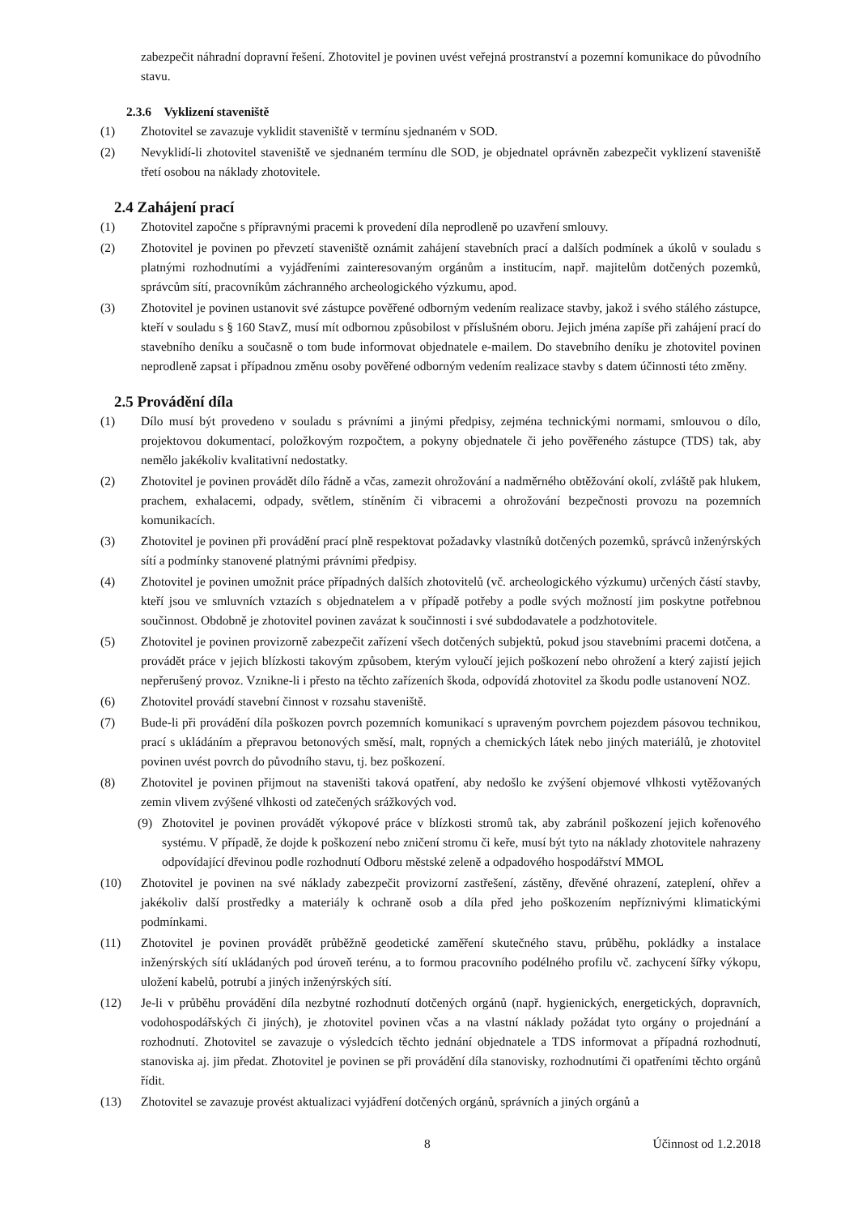zabezpečit náhradní dopravní řešení. Zhotovitel je povinen uvést veřejná prostranství a pozemní komunikace do původního stavu.
2.3.6 Vyklizení staveniště
(1) Zhotovitel se zavazuje vyklidit staveniště v termínu sjednaném v SOD.
(2) Nevyklidí-li zhotovitel staveniště ve sjednaném termínu dle SOD, je objednatel oprávněn zabezpečit vyklizení staveniště třetí osobou na náklady zhotovitele.
2.4 Zahájení prací
(1) Zhotovitel započne s přípravnými pracemi k provedení díla neprodleně po uzavření smlouvy.
(2) Zhotovitel je povinen po převzetí staveniště oznámit zahájení stavebních prací a dalších podmínek a úkolů v souladu s platnými rozhodnutími a vyjádřeními zainteresovaným orgánům a institucím, např. majitelům dotčených pozemků, správcům sítí, pracovníkům záchranného archeologického výzkumu, apod.
(3) Zhotovitel je povinen ustanovit své zástupce pověřené odborným vedením realizace stavby, jakož i svého stálého zástupce, kteří v souladu s § 160 StavZ, musí mít odbornou způsobilost v příslušném oboru. Jejich jména zapíše při zahájení prací do stavebního deníku a současně o tom bude informovat objednatele e-mailem. Do stavebního deníku je zhotovitel povinen neprodleně zapsat i případnou změnu osoby pověřené odborným vedením realizace stavby s datem účinnosti této změny.
2.5 Provádění díla
(1) Dílo musí být provedeno v souladu s právními a jinými předpisy, zejména technickými normami, smlouvou o dílo, projektovou dokumentací, položkovým rozpočtem, a pokyny objednatele či jeho pověřeného zástupce (TDS) tak, aby nemělo jakékoliv kvalitativní nedostatky.
(2) Zhotovitel je povinen provádět dílo řádně a včas, zamezit ohrožování a nadměrného obtěžování okolí, zvláště pak hlukem, prachem, exhalacemi, odpady, světlem, stíněním či vibracemi a ohrožování bezpečnosti provozu na pozemních komunikacích.
(3) Zhotovitel je povinen při provádění prací plně respektovat požadavky vlastníků dotčených pozemků, správců inženýrských sítí a podmínky stanovené platnými právními předpisy.
(4) Zhotovitel je povinen umožnit práce případných dalších zhotovitelů (vč. archeologického výzkumu) určených částí stavby, kteří jsou ve smluvních vztazích s objednatelem a v případě potřeby a podle svých možností jim poskytne potřebnou součinnost. Obdobně je zhotovitel povinen zavázat k součinnosti i své subdodavatele a podzhotovitele.
(5) Zhotovitel je povinen provizorně zabezpečit zařízení všech dotčených subjektů, pokud jsou stavebními pracemi dotčena, a provádět práce v jejich blízkosti takovým způsobem, kterým vyloučí jejich poškození nebo ohrožení a který zajistí jejich nepřerušený provoz. Vznikne-li i přesto na těchto zařízeních škoda, odpovídá zhotovitel za škodu podle ustanovení NOZ.
(6) Zhotovitel provádí stavební činnost v rozsahu staveniště.
(7) Bude-li při provádění díla poškozen povrch pozemních komunikací s upraveným povrchem pojezdem pásovou technikou, prací s ukládáním a přepravou betonových směsí, malt, ropných a chemických látek nebo jiných materiálů, je zhotovitel povinen uvést povrch do původního stavu, tj. bez poškození.
(8) Zhotovitel je povinen přijmout na staveništi taková opatření, aby nedošlo ke zvýšení objemové vlhkosti vytěžovaných zemin vlivem zvýšené vlhkosti od zatečených srážkových vod.
(9) Zhotovitel je povinen provádět výkopové práce v blízkosti stromů tak, aby zabránil poškození jejich kořenového systému. V případě, že dojde k poškození nebo zničení stromu či keře, musí být tyto na náklady zhotovitele nahrazeny odpovídající dřevinou podle rozhodnutí Odboru městské zeleně a odpadového hospodářství MMOL
(10) Zhotovitel je povinen na své náklady zabezpečit provizorní zastřešení, zástěny, dřevěné ohrazení, zateplení, ohřev a jakékoliv další prostředky a materiály k ochraně osob a díla před jeho poškozením nepříznivými klimatickými podmínkami.
(11) Zhotovitel je povinen provádět průběžně geodetické zaměření skutečného stavu, průběhu, pokládky a instalace inženýrských sítí ukládaných pod úroveň terénu, a to formou pracovního podélného profilu vč. zachycení šířky výkopu, uložení kabelů, potrubí a jiných inženýrských sítí.
(12) Je-li v průběhu provádění díla nezbytné rozhodnutí dotčených orgánů (např. hygienických, energetických, dopravních, vodohospodářských či jiných), je zhotovitel povinen včas a na vlastní náklady požádat tyto orgány o projednání a rozhodnutí. Zhotovitel se zavazuje o výsledcích těchto jednání objednatele a TDS informovat a případná rozhodnutí, stanoviska aj. jim předat. Zhotovitel je povinen se při provádění díla stanovisky, rozhodnutími či opatřeními těchto orgánů řídit.
(13) Zhotovitel se zavazuje provést aktualizaci vyjádření dotčených orgánů, správních a jiných orgánů a
8 Účinnost od 1.2.2018